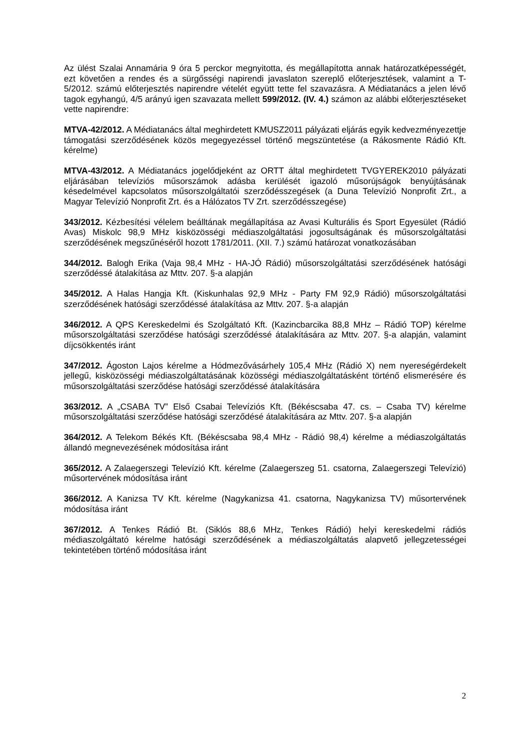Az ülést Szalai Annamária 9 óra 5 perckor megnyitotta, és megállapította annak határozatképességét, ezt követően a rendes és a sürgősségi napirendi javaslaton szereplő előterjesztések, valamint a T-5/2012. számú előterjesztés napirendre vételét együtt tette fel szavazásra. A Médiatanács a jelen lévő tagok egyhangú, 4/5 arányú igen szavazata mellett 599/2012. (IV. 4.) számon az alábbi előterjesztéseket vette napirendre:
MTVA-42/2012. A Médiatanács által meghirdetett KMUSZ2011 pályázati eljárás egyik kedvezményezettje támogatási szerződésének közös megegyezéssel történő megszüntetése (a Rákosmente Rádió Kft. kérelme)
MTVA-43/2012. A Médiatanács jogelődjeként az ORTT által meghirdetett TVGYEREK2010 pályázati eljárásában televíziós műsorszámok adásba kerülését igazoló műsorújságok benyújtásának késedelmével kapcsolatos műsorszolgáltatói szerződésszegések (a Duna Televízió Nonprofit Zrt., a Magyar Televízió Nonprofit Zrt. és a Hálózatos TV Zrt. szerződésszegése)
343/2012. Kézbesítési vélelem beálltának megállapítása az Avasi Kulturális és Sport Egyesület (Rádió Avas) Miskolc 98,9 MHz kisközösségi médiaszolgáltatási jogosultságának és műsorszolgáltatási szerződésének megszűnéséről hozott 1781/2011. (XII. 7.) számú határozat vonatkozásában
344/2012. Balogh Erika (Vaja 98,4 MHz - HA-JÓ Rádió) műsorszolgáltatási szerződésének hatósági szerződéssé átalakítása az Mttv. 207. §-a alapján
345/2012. A Halas Hangja Kft. (Kiskunhalas 92,9 MHz - Party FM 92,9 Rádió) műsorszolgáltatási szerződésének hatósági szerződéssé átalakítása az Mttv. 207. §-a alapján
346/2012. A QPS Kereskedelmi és Szolgáltató Kft. (Kazincbarcika 88,8 MHz – Rádió TOP) kérelme műsorszolgáltatási szerződése hatósági szerződéssé átalakítására az Mttv. 207. §-a alapján, valamint díjcsökkentés iránt
347/2012. Ágoston Lajos kérelme a Hódmezővásárhely 105,4 MHz (Rádió X) nem nyereségérdekelt jellegű, kisközösségi médiaszolgáltatásának közösségi médiaszolgáltatásként történő elismerésére és műsorszolgáltatási szerződése hatósági szerződéssé átalakítására
363/2012. A „CSABA TV” Első Csabai Televíziós Kft. (Békéscsaba 47. cs. – Csaba TV) kérelme műsorszolgáltatási szerződése hatósági szerződésé átalakítására az Mttv. 207. §-a alapján
364/2012. A Telekom Békés Kft. (Békéscsaba 98,4 MHz - Rádió 98,4) kérelme a médiaszolgáltatás állandó megnevezésének módosítása iránt
365/2012. A Zalaegerszegi Televízió Kft. kérelme (Zalaegerszeg 51. csatorna, Zalaegerszegi Televízió) műsortervének módosítása iránt
366/2012. A Kanizsa TV Kft. kérelme (Nagykanizsa 41. csatorna, Nagykanizsa TV) műsortervének módosítása iránt
367/2012. A Tenkes Rádió Bt. (Siklós 88,6 MHz, Tenkes Rádió) helyi kereskedelmi rádiós médiaszolgáltató kérelme hatósági szerződésének a médiaszolgáltatás alapvető jellegzetességei tekintetében történő módosítása iránt
2